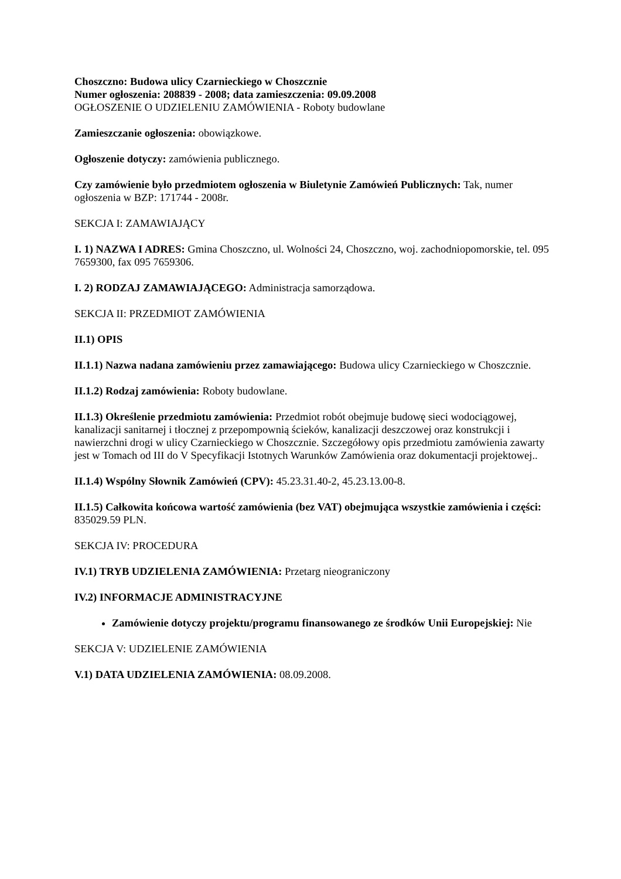Choszczno: Budowa ulicy Czarnieckiego w Choszcznie
Numer ogłoszenia: 208839 - 2008; data zamieszczenia: 09.09.2008
OGŁOSZENIE O UDZIELENIU ZAMÓWIENIA - Roboty budowlane
Zamieszczanie ogłoszenia: obowiązkowe.
Ogłoszenie dotyczy: zamówienia publicznego.
Czy zamówienie było przedmiotem ogłoszenia w Biuletynie Zamówień Publicznych: Tak, numer ogłoszenia w BZP: 171744 - 2008r.
SEKCJA I: ZAMAWIAJĄCY
I. 1) NAZWA I ADRES: Gmina Choszczno, ul. Wolności 24, Choszczno, woj. zachodniopomorskie, tel. 095 7659300, fax 095 7659306.
I. 2) RODZAJ ZAMAWIAJĄCEGO: Administracja samorządowa.
SEKCJA II: PRZEDMIOT ZAMÓWIENIA
II.1) OPIS
II.1.1) Nazwa nadana zamówieniu przez zamawiającego: Budowa ulicy Czarnieckiego w Choszcznie.
II.1.2) Rodzaj zamówienia: Roboty budowlane.
II.1.3) Określenie przedmiotu zamówienia: Przedmiot robót obejmuje budowę sieci wodociągowej, kanalizacji sanitarnej i tłocznej z przepompownią ścieków, kanalizacji deszczowej oraz konstrukcji i nawierzchni drogi w ulicy Czarnieckiego w Choszcznie. Szczegółowy opis przedmiotu zamówienia zawarty jest w Tomach od III do V Specyfikacji Istotnych Warunków Zamówienia oraz dokumentacji projektowej..
II.1.4) Wspólny Słownik Zamówień (CPV): 45.23.31.40-2, 45.23.13.00-8.
II.1.5) Całkowita końcowa wartość zamówienia (bez VAT) obejmująca wszystkie zamówienia i części: 835029.59 PLN.
SEKCJA IV: PROCEDURA
IV.1) TRYB UDZIELENIA ZAMÓWIENIA: Przetarg nieograniczony
IV.2) INFORMACJE ADMINISTRACYJNE
Zamówienie dotyczy projektu/programu finansowanego ze środków Unii Europejskiej: Nie
SEKCJA V: UDZIELENIE ZAMÓWIENIA
V.1) DATA UDZIELENIA ZAMÓWIENIA: 08.09.2008.